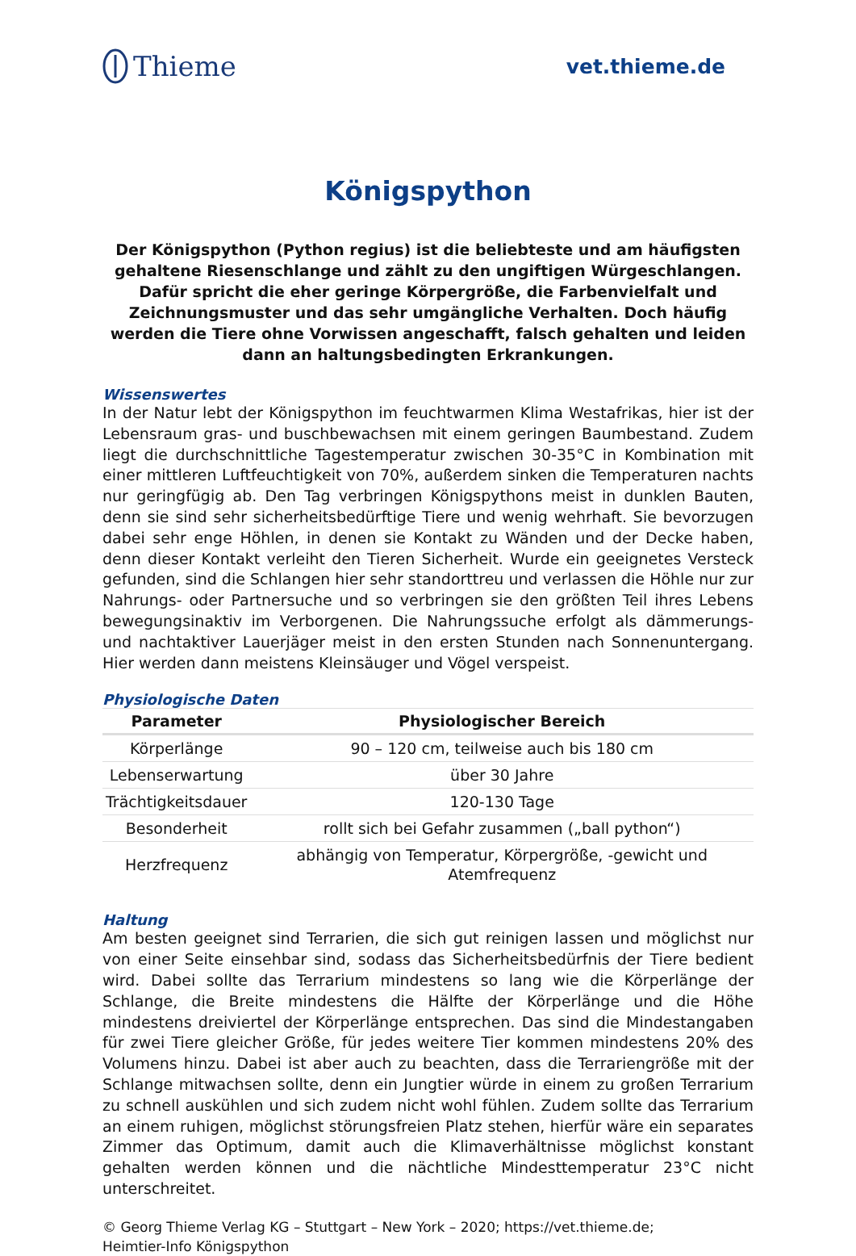Thieme
vet.thieme.de
Königspython
Der Königspython (Python regius) ist die beliebteste und am häufigsten gehaltene Riesenschlange und zählt zu den ungiftigen Würgeschlangen. Dafür spricht die eher geringe Körpergröße, die Farbenvielfalt und Zeichnungsmuster und das sehr umgängliche Verhalten. Doch häufig werden die Tiere ohne Vorwissen angeschafft, falsch gehalten und leiden dann an haltungsbedingten Erkrankungen.
Wissenswertes
In der Natur lebt der Königspython im feuchtwarmen Klima Westafrikas, hier ist der Lebensraum gras- und buschbewachsen mit einem geringen Baumbestand. Zudem liegt die durchschnittliche Tagestemperatur zwischen 30-35°C in Kombination mit einer mittleren Luftfeuchtigkeit von 70%, außerdem sinken die Temperaturen nachts nur geringfügig ab. Den Tag verbringen Königspythons meist in dunklen Bauten, denn sie sind sehr sicherheitsbedürftige Tiere und wenig wehrhaft. Sie bevorzugen dabei sehr enge Höhlen, in denen sie Kontakt zu Wänden und der Decke haben, denn dieser Kontakt verleiht den Tieren Sicherheit. Wurde ein geeignetes Versteck gefunden, sind die Schlangen hier sehr standorttreu und verlassen die Höhle nur zur Nahrungs- oder Partnersuche und so verbringen sie den größten Teil ihres Lebens bewegungsinaktiv im Verborgenen. Die Nahrungssuche erfolgt als dämmerungs- und nachtaktiver Lauerjäger meist in den ersten Stunden nach Sonnenuntergang. Hier werden dann meistens Kleinsäuger und Vögel verspeist.
Physiologische Daten
| Parameter | Physiologischer Bereich |
| --- | --- |
| Körperlänge | 90 – 120 cm, teilweise auch bis 180 cm |
| Lebenserwartung | über 30 Jahre |
| Trächtigkeitsdauer | 120-130 Tage |
| Besonderheit | rollt sich bei Gefahr zusammen („ball python“) |
| Herzfrequenz | abhängig von Temperatur, Körpergröße, -gewicht und Atemfrequenz |
Haltung
Am besten geeignet sind Terrarien, die sich gut reinigen lassen und möglichst nur von einer Seite einsehbar sind, sodass das Sicherheitsbedürfnis der Tiere bedient wird. Dabei sollte das Terrarium mindestens so lang wie die Körperlänge der Schlange, die Breite mindestens die Hälfte der Körperlänge und die Höhe mindestens dreiviertel der Körperlänge entsprechen. Das sind die Mindestangaben für zwei Tiere gleicher Größe, für jedes weitere Tier kommen mindestens 20% des Volumens hinzu. Dabei ist aber auch zu beachten, dass die Terrariengröße mit der Schlange mitwachsen sollte, denn ein Jungtier würde in einem zu großen Terrarium zu schnell auskühlen und sich zudem nicht wohl fühlen. Zudem sollte das Terrarium an einem ruhigen, möglichst störungsfreien Platz stehen, hierfür wäre ein separates Zimmer das Optimum, damit auch die Klimaverhältnisse möglichst konstant gehalten werden können und die nächtliche Mindesttemperatur 23°C nicht unterschreitet.
© Georg Thieme Verlag KG – Stuttgart – New York – 2020; https://vet.thieme.de;
Heimtier-Info Königspython